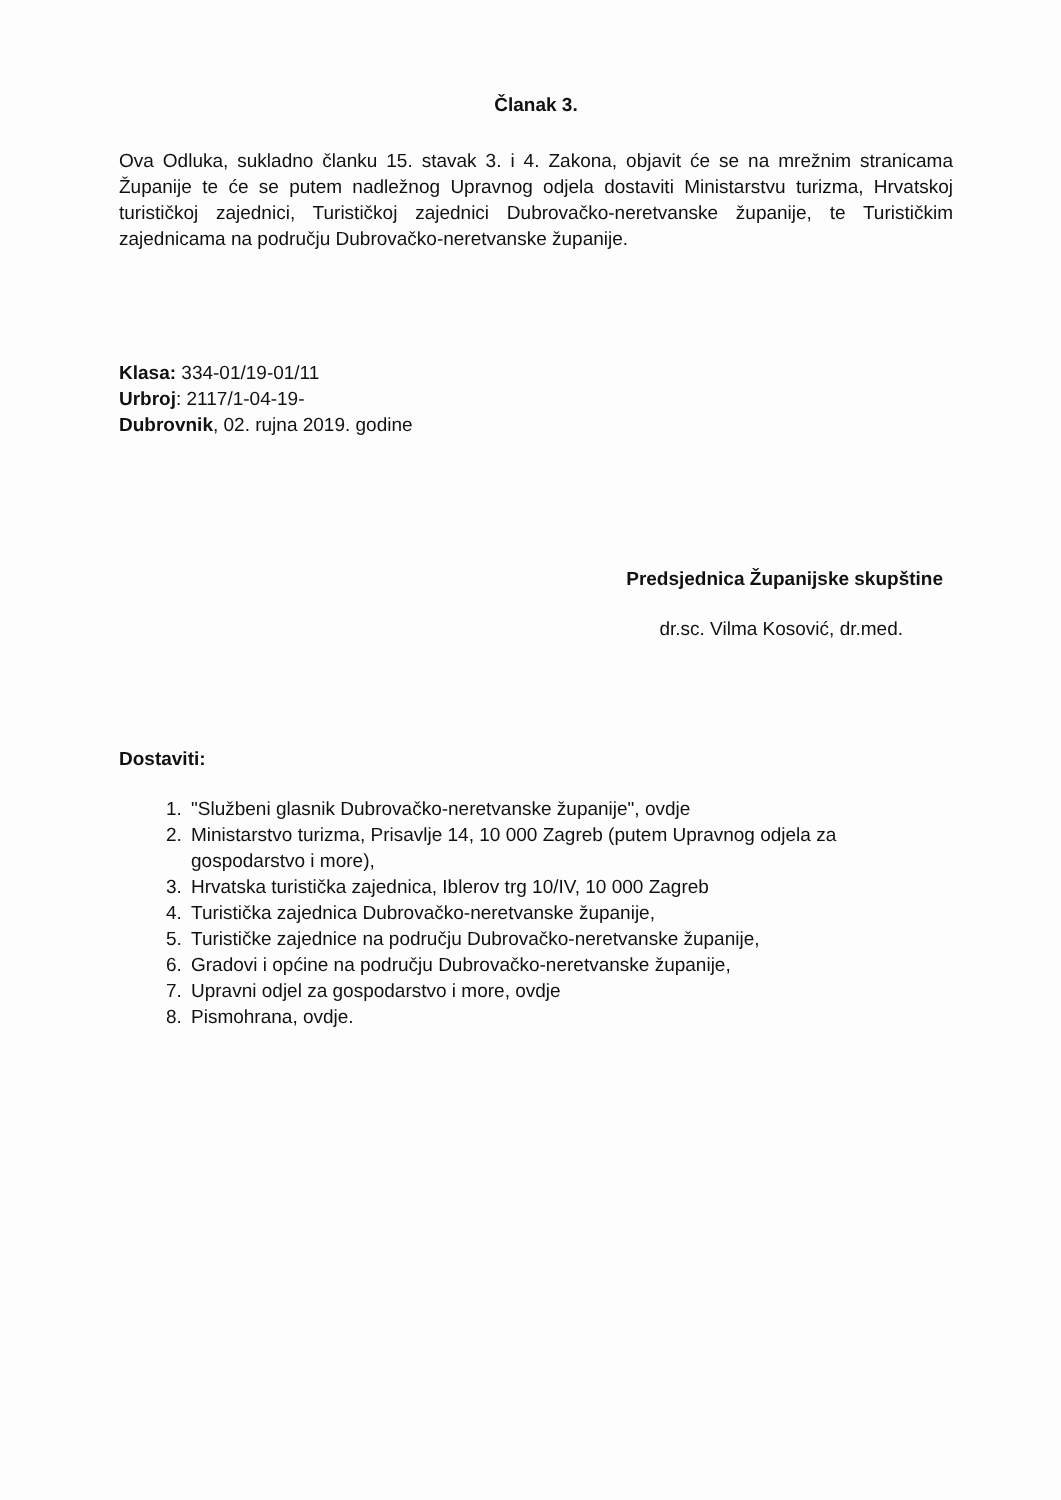Članak 3.
Ova Odluka, sukladno članku 15. stavak 3. i 4. Zakona, objavit će se na mrežnim stranicama Županije te će se putem nadležnog Upravnog odjela dostaviti Ministarstvu turizma, Hrvatskoj turističkoj zajednici, Turističkoj zajednici Dubrovačko-neretvanske županije, te Turističkim zajednicama na području Dubrovačko-neretvanske županije.
Klasa: 334-01/19-01/11
Urbroj: 2117/1-04-19-
Dubrovnik, 02. rujna 2019. godine
Predsjednica Županijske skupštine
dr.sc. Vilma Kosović, dr.med.
Dostaviti:
1. "Službeni glasnik Dubrovačko-neretvanske županije", ovdje
2. Ministarstvo turizma, Prisavlje 14, 10 000 Zagreb (putem Upravnog odjela za gospodarstvo i more),
3. Hrvatska turistička zajednica, Iblerov trg 10/IV, 10 000 Zagreb
4. Turistička zajednica Dubrovačko-neretvanske županije,
5. Turističke zajednice na području Dubrovačko-neretvanske županije,
6. Gradovi i općine na području Dubrovačko-neretvanske županije,
7. Upravni odjel za gospodarstvo i more, ovdje
8. Pismohrana, ovdje.